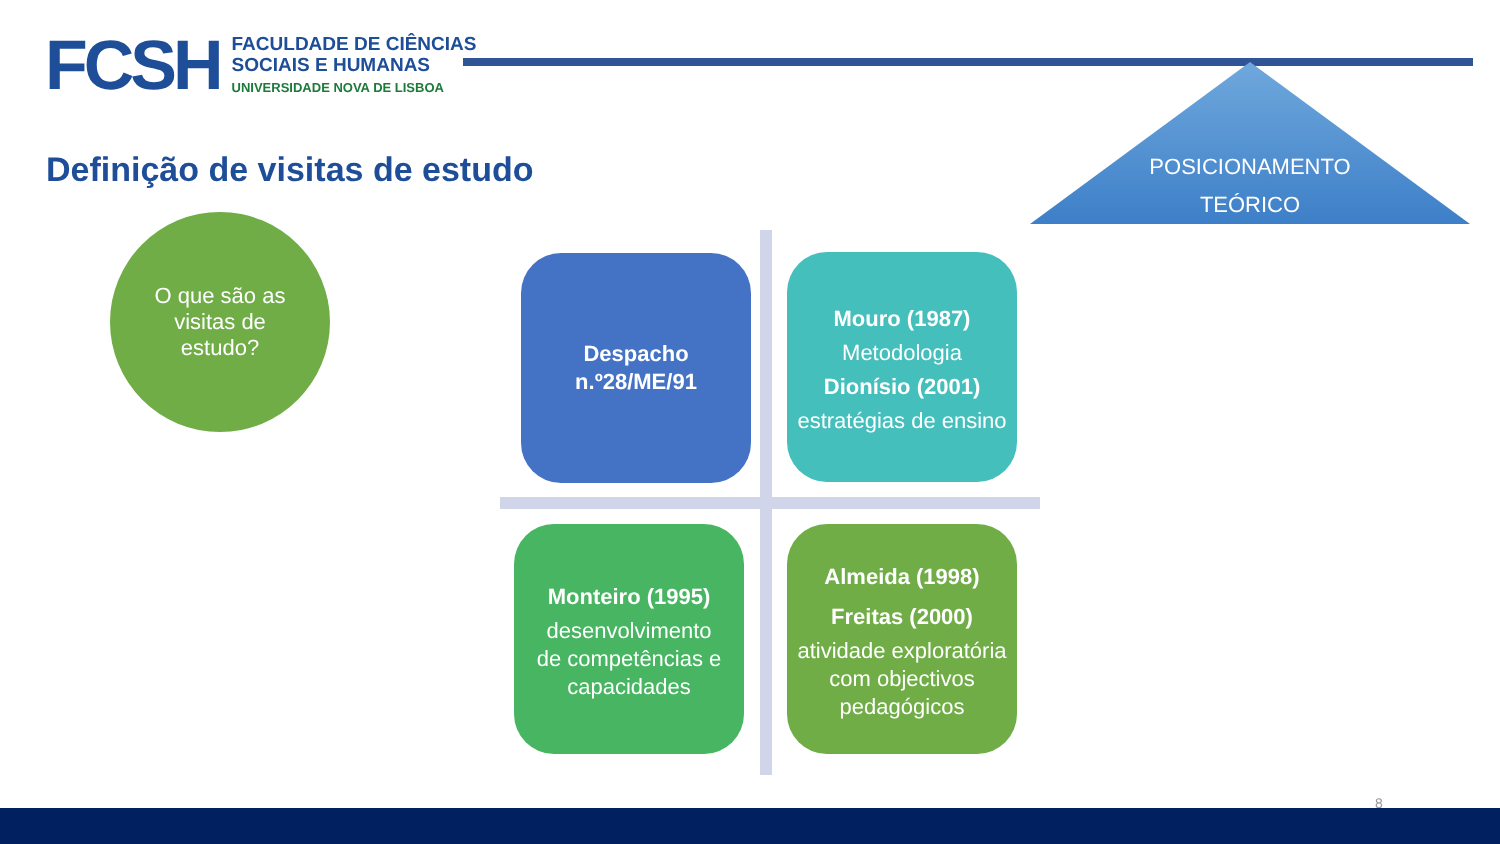FCSH
FACULDADE DE CIÊNCIAS
SOCIAIS E HUMANAS
UNIVERSIDADE NOVA DE LISBOA
POSICIONAMENTO TEÓRICO
Definição de visitas de estudo
O que são as
visitas de
estudo?
Despacho n.º28/ME/91
Mouro (1987)
Metodologia
Dionísio (2001)
estratégias de ensino
Monteiro (1995)
desenvolvimento
de competências e capacidades
Almeida (1998)
Freitas (2000)
atividade exploratória com objectivos pedagógicos
8